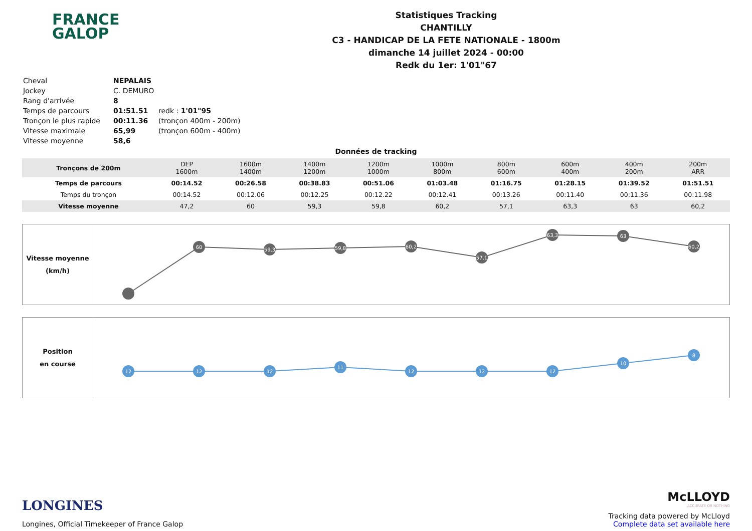FRANCE
GALOP
Statistiques Tracking
CHANTILLY
C3 - HANDICAP DE LA FETE NATIONALE - 1800m
dimanche 14 juillet 2024 - 00:00
Redk du 1er: 1'01"67
| Cheval | NEPALAIS | |
| Jockey | C. DEMURO | |
| Rang d'arrivée | 8 | |
| Temps de parcours | 01:51.51 | redk : 1'01"95 |
| Tronçon le plus rapide | 00:11.36 | (tronçon 400m - 200m) |
| Vitesse maximale | 65,99 | (tronçon 600m - 400m) |
| Vitesse moyenne | 58,6 | |
Données de tracking
| Tronçons de 200m | DEP 1600m | 1600m 1400m | 1400m 1200m | 1200m 1000m | 1000m 800m | 800m 600m | 600m 400m | 400m 200m | 200m ARR |
| Temps de parcours | 00:14.52 | 00:26.58 | 00:38.83 | 00:51.06 | 01:03.48 | 01:16.75 | 01:28.15 | 01:39.52 | 01:51.51 |
| Temps du tronçon | 00:14.52 | 00:12.06 | 00:12.25 | 00:12.22 | 00:12.41 | 00:13.26 | 00:11.40 | 00:11.36 | 00:11.98 |
| Vitesse moyenne | 47,2 | 60 | 59,3 | 59,8 | 60,2 | 57,1 | 63,3 | 63 | 60,2 |
Vitesse moyenne
(km/h)
60
59,3
59,8
60,2
57,1
63,3
63
60,2
Position
en course
12
12
12
11
12
12
12
10
8
LONGINES
Longines, Official Timekeeper of France Galop
McLLOYD
ACCURATE OR NOTHING
Tracking data powered by McLloyd
Complete data set available here